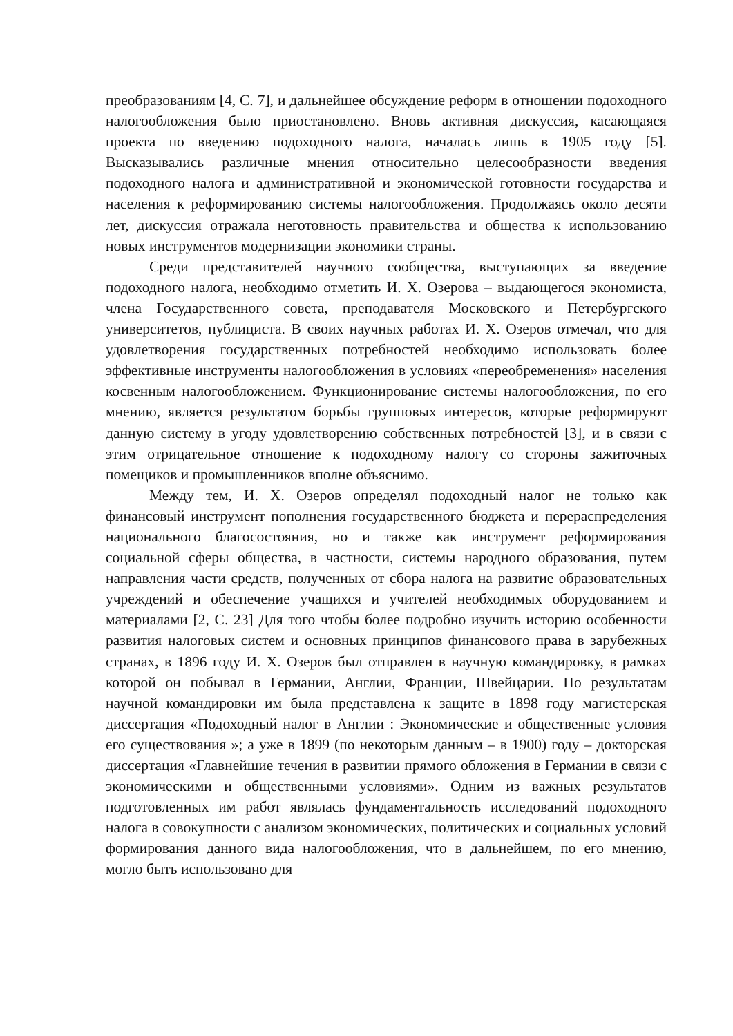преобразованиям [4, С. 7], и дальнейшее обсуждение реформ в отношении подоходного налогообложения было приостановлено. Вновь активная дискуссия, касающаяся проекта по введению подоходного налога, началась лишь в 1905 году [5]. Высказывались различные мнения относительно целесообразности введения подоходного налога и административной и экономической готовности государства и населения к реформированию системы налогообложения. Продолжаясь около десяти лет, дискуссия отражала неготовность правительства и общества к использованию новых инструментов модернизации экономики страны.
Среди представителей научного сообщества, выступающих за введение подоходного налога, необходимо отметить И. Х. Озерова – выдающегося экономиста, члена Государственного совета, преподавателя Московского и Петербургского университетов, публициста. В своих научных работах И. Х. Озеров отмечал, что для удовлетворения государственных потребностей необходимо использовать более эффективные инструменты налогообложения в условиях «переобременения» населения косвенным налогообложением. Функционирование системы налогообложения, по его мнению, является результатом борьбы групповых интересов, которые реформируют данную систему в угоду удовлетворению собственных потребностей [3], и в связи с этим отрицательное отношение к подоходному налогу со стороны зажиточных помещиков и промышленников вполне объяснимо.
Между тем, И. Х. Озеров определял подоходный налог не только как финансовый инструмент пополнения государственного бюджета и перераспределения национального благосостояния, но и также как инструмент реформирования социальной сферы общества, в частности, системы народного образования, путем направления части средств, полученных от сбора налога на развитие образовательных учреждений и обеспечение учащихся и учителей необходимых оборудованием и материалами [2, С. 23] Для того чтобы более подробно изучить историю особенности развития налоговых систем и основных принципов финансового права в зарубежных странах, в 1896 году И. Х. Озеров был отправлен в научную командировку, в рамках которой он побывал в Германии, Англии, Франции, Швейцарии. По результатам научной командировки им была представлена к защите в 1898 году магистерская диссертация «Подоходный налог в Англии : Экономические и общественные условия его существования »; а уже в 1899 (по некоторым данным – в 1900) году – докторская диссертация «Главнейшие течения в развитии прямого обложения в Германии в связи с экономическими и общественными условиями». Одним из важных результатов подготовленных им работ являлась фундаментальность исследований подоходного налога в совокупности с анализом экономических, политических и социальных условий формирования данного вида налогообложения, что в дальнейшем, по его мнению, могло быть использовано для